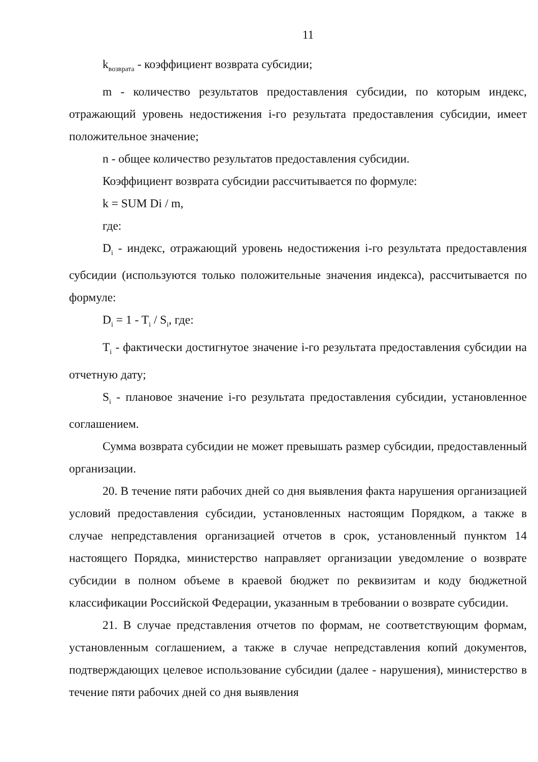11
k<sub>возврата</sub> - коэффициент возврата субсидии;
m - количество результатов предоставления субсидии, по которым индекс, отражающий уровень недостижения i-го результата предоставления субсидии, имеет положительное значение;
n - общее количество результатов предоставления субсидии.
Коэффициент возврата субсидии рассчитывается по формуле:
k = SUM Di / m,
где:
D<sub>i</sub> - индекс, отражающий уровень недостижения i-го результата предоставления субсидии (используются только положительные значения индекса), рассчитывается по формуле:
D<sub>i</sub> = 1 - T<sub>i</sub> / S<sub>i</sub>, где:
T<sub>i</sub> - фактически достигнутое значение i-го результата предоставления субсидии на отчетную дату;
S<sub>i</sub> - плановое значение i-го результата предоставления субсидии, установленное соглашением.
Сумма возврата субсидии не может превышать размер субсидии, предоставленный организации.
20. В течение пяти рабочих дней со дня выявления факта нарушения организацией условий предоставления субсидии, установленных настоящим Порядком, а также в случае непредставления организацией отчетов в срок, установленный пунктом 14 настоящего Порядка, министерство направляет организации уведомление о возврате субсидии в полном объеме в краевой бюджет по реквизитам и коду бюджетной классификации Российской Федерации, указанным в требовании о возврате субсидии.
21. В случае представления отчетов по формам, не соответствующим формам, установленным соглашением, а также в случае непредставления копий документов, подтверждающих целевое использование субсидии (далее - нарушения), министерство в течение пяти рабочих дней со дня выявления